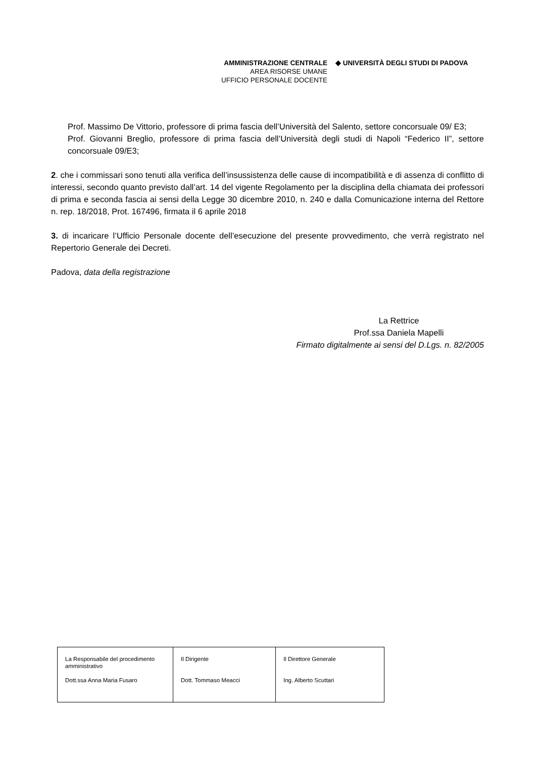AMMINISTRAZIONE CENTRALE
AREA RISORSE UMANE
UFFICIO PERSONALE DOCENTE
◆ UNIVERSITÀ DEGLI STUDI DI PADOVA
Prof. Massimo De Vittorio, professore di prima fascia dell’Università del Salento, settore concorsuale 09/ E3;
Prof. Giovanni Breglio, professore di prima fascia dell’Università degli studi di Napoli “Federico II”, settore concorsuale 09/E3;
2. che i commissari sono tenuti alla verifica dell’insussistenza delle cause di incompatibilità e di assenza di conflitto di interessi, secondo quanto previsto dall’art. 14 del vigente Regolamento per la disciplina della chiamata dei professori di prima e seconda fascia ai sensi della Legge 30 dicembre 2010, n. 240 e dalla Comunicazione interna del Rettore n. rep. 18/2018, Prot. 167496, firmata il 6 aprile 2018
3. di incaricare l’Ufficio Personale docente dell’esecuzione del presente provvedimento, che verrà registrato nel Repertorio Generale dei Decreti.
Padova, data della registrazione
La Rettrice
Prof.ssa Daniela Mapelli
Firmato digitalmente ai sensi del D.Lgs. n. 82/2005
| La Responsabile del procedimento amministrativo Dott.ssa Anna Maria Fusaro | Il Dirigente Dott. Tommaso Meacci | Il Direttore Generale Ing. Alberto Scuttari |